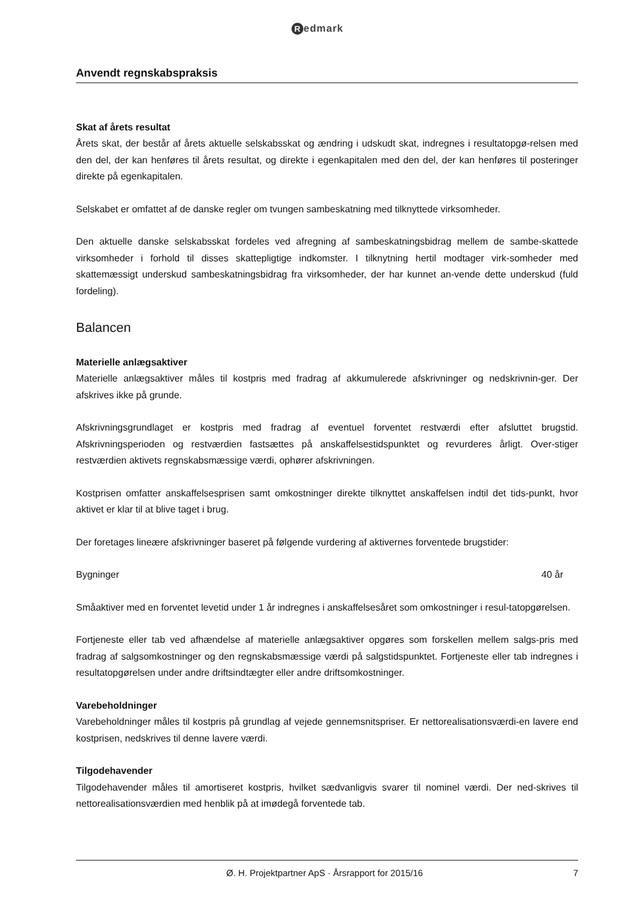Redmark
Anvendt regnskabspraksis
Skat af årets resultat
Årets skat, der består af årets aktuelle selskabsskat og ændring i udskudt skat, indregnes i resultatopgø-relsen med den del, der kan henføres til årets resultat, og direkte i egenkapitalen med den del, der kan henføres til posteringer direkte på egenkapitalen.
Selskabet er omfattet af de danske regler om tvungen sambeskatning med tilknyttede virksomheder.
Den aktuelle danske selskabsskat fordeles ved afregning af sambeskatningsbidrag mellem de sambe-skattede virksomheder i forhold til disses skattepligtige indkomster. I tilknytning hertil modtager virk-somheder med skattemæssigt underskud sambeskatningsbidrag fra virksomheder, der har kunnet an-vende dette underskud (fuld fordeling).
Balancen
Materielle anlægsaktiver
Materielle anlægsaktiver måles til kostpris med fradrag af akkumulerede afskrivninger og nedskrivnin-ger. Der afskrives ikke på grunde.
Afskrivningsgrundlaget er kostpris med fradrag af eventuel forventet restværdi efter afsluttet brugstid. Afskrivningsperioden og restværdien fastsættes på anskaffelsestidspunktet og revurderes årligt. Over-stiger restværdien aktivets regnskabsmæssige værdi, ophører afskrivningen.
Kostprisen omfatter anskaffelsesprisen samt omkostninger direkte tilknyttet anskaffelsen indtil det tids-punkt, hvor aktivet er klar til at blive taget i brug.
Der foretages lineære afskrivninger baseret på følgende vurdering af aktivernes forventede brugstider:
Bygninger 40 år
Småaktiver med en forventet levetid under 1 år indregnes i anskaffelsesåret som omkostninger i resul-tatopgørelsen.
Fortjeneste eller tab ved afhændelse af materielle anlægsaktiver opgøres som forskellen mellem salgs-pris med fradrag af salgsomkostninger og den regnskabsmæssige værdi på salgstidspunktet. Fortjeneste eller tab indregnes i resultatopgørelsen under andre driftsindtægter eller andre driftsomkostninger.
Varebeholdninger
Varebeholdninger måles til kostpris på grundlag af vejede gennemsnitspriser. Er nettorealisationsværdi-en lavere end kostprisen, nedskrives til denne lavere værdi.
Tilgodehavender
Tilgodehavender måles til amortiseret kostpris, hvilket sædvanligvis svarer til nominel værdi. Der ned-skrives til nettorealisationsværdien med henblik på at imødegå forventede tab.
Ø. H. Projektpartner ApS · Årsrapport for 2015/16 7